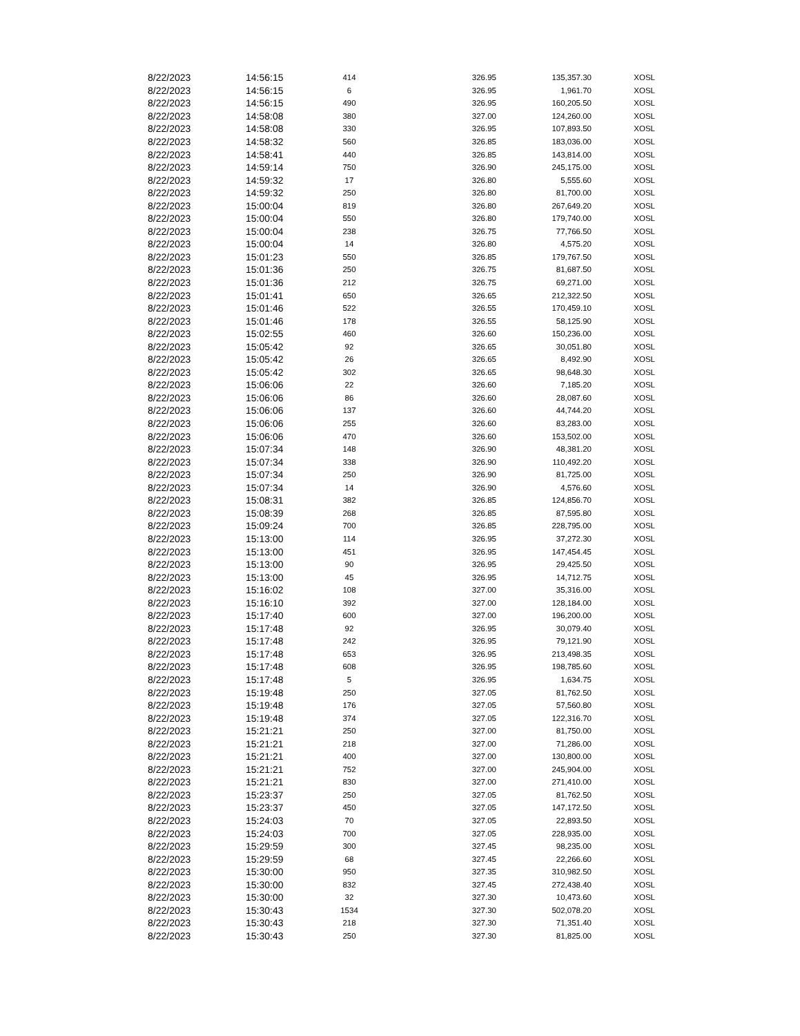| 8/22/2023 | 14:56:15 | 414 | 326.95 | 135,357.30 | XOSL |
| 8/22/2023 | 14:56:15 | 6 | 326.95 | 1,961.70 | XOSL |
| 8/22/2023 | 14:56:15 | 490 | 326.95 | 160,205.50 | XOSL |
| 8/22/2023 | 14:58:08 | 380 | 327.00 | 124,260.00 | XOSL |
| 8/22/2023 | 14:58:08 | 330 | 326.95 | 107,893.50 | XOSL |
| 8/22/2023 | 14:58:32 | 560 | 326.85 | 183,036.00 | XOSL |
| 8/22/2023 | 14:58:41 | 440 | 326.85 | 143,814.00 | XOSL |
| 8/22/2023 | 14:59:14 | 750 | 326.90 | 245,175.00 | XOSL |
| 8/22/2023 | 14:59:32 | 17 | 326.80 | 5,555.60 | XOSL |
| 8/22/2023 | 14:59:32 | 250 | 326.80 | 81,700.00 | XOSL |
| 8/22/2023 | 15:00:04 | 819 | 326.80 | 267,649.20 | XOSL |
| 8/22/2023 | 15:00:04 | 550 | 326.80 | 179,740.00 | XOSL |
| 8/22/2023 | 15:00:04 | 238 | 326.75 | 77,766.50 | XOSL |
| 8/22/2023 | 15:00:04 | 14 | 326.80 | 4,575.20 | XOSL |
| 8/22/2023 | 15:01:23 | 550 | 326.85 | 179,767.50 | XOSL |
| 8/22/2023 | 15:01:36 | 250 | 326.75 | 81,687.50 | XOSL |
| 8/22/2023 | 15:01:36 | 212 | 326.75 | 69,271.00 | XOSL |
| 8/22/2023 | 15:01:41 | 650 | 326.65 | 212,322.50 | XOSL |
| 8/22/2023 | 15:01:46 | 522 | 326.55 | 170,459.10 | XOSL |
| 8/22/2023 | 15:01:46 | 178 | 326.55 | 58,125.90 | XOSL |
| 8/22/2023 | 15:02:55 | 460 | 326.60 | 150,236.00 | XOSL |
| 8/22/2023 | 15:05:42 | 92 | 326.65 | 30,051.80 | XOSL |
| 8/22/2023 | 15:05:42 | 26 | 326.65 | 8,492.90 | XOSL |
| 8/22/2023 | 15:05:42 | 302 | 326.65 | 98,648.30 | XOSL |
| 8/22/2023 | 15:06:06 | 22 | 326.60 | 7,185.20 | XOSL |
| 8/22/2023 | 15:06:06 | 86 | 326.60 | 28,087.60 | XOSL |
| 8/22/2023 | 15:06:06 | 137 | 326.60 | 44,744.20 | XOSL |
| 8/22/2023 | 15:06:06 | 255 | 326.60 | 83,283.00 | XOSL |
| 8/22/2023 | 15:06:06 | 470 | 326.60 | 153,502.00 | XOSL |
| 8/22/2023 | 15:07:34 | 148 | 326.90 | 48,381.20 | XOSL |
| 8/22/2023 | 15:07:34 | 338 | 326.90 | 110,492.20 | XOSL |
| 8/22/2023 | 15:07:34 | 250 | 326.90 | 81,725.00 | XOSL |
| 8/22/2023 | 15:07:34 | 14 | 326.90 | 4,576.60 | XOSL |
| 8/22/2023 | 15:08:31 | 382 | 326.85 | 124,856.70 | XOSL |
| 8/22/2023 | 15:08:39 | 268 | 326.85 | 87,595.80 | XOSL |
| 8/22/2023 | 15:09:24 | 700 | 326.85 | 228,795.00 | XOSL |
| 8/22/2023 | 15:13:00 | 114 | 326.95 | 37,272.30 | XOSL |
| 8/22/2023 | 15:13:00 | 451 | 326.95 | 147,454.45 | XOSL |
| 8/22/2023 | 15:13:00 | 90 | 326.95 | 29,425.50 | XOSL |
| 8/22/2023 | 15:13:00 | 45 | 326.95 | 14,712.75 | XOSL |
| 8/22/2023 | 15:16:02 | 108 | 327.00 | 35,316.00 | XOSL |
| 8/22/2023 | 15:16:10 | 392 | 327.00 | 128,184.00 | XOSL |
| 8/22/2023 | 15:17:40 | 600 | 327.00 | 196,200.00 | XOSL |
| 8/22/2023 | 15:17:48 | 92 | 326.95 | 30,079.40 | XOSL |
| 8/22/2023 | 15:17:48 | 242 | 326.95 | 79,121.90 | XOSL |
| 8/22/2023 | 15:17:48 | 653 | 326.95 | 213,498.35 | XOSL |
| 8/22/2023 | 15:17:48 | 608 | 326.95 | 198,785.60 | XOSL |
| 8/22/2023 | 15:17:48 | 5 | 326.95 | 1,634.75 | XOSL |
| 8/22/2023 | 15:19:48 | 250 | 327.05 | 81,762.50 | XOSL |
| 8/22/2023 | 15:19:48 | 176 | 327.05 | 57,560.80 | XOSL |
| 8/22/2023 | 15:19:48 | 374 | 327.05 | 122,316.70 | XOSL |
| 8/22/2023 | 15:21:21 | 250 | 327.00 | 81,750.00 | XOSL |
| 8/22/2023 | 15:21:21 | 218 | 327.00 | 71,286.00 | XOSL |
| 8/22/2023 | 15:21:21 | 400 | 327.00 | 130,800.00 | XOSL |
| 8/22/2023 | 15:21:21 | 752 | 327.00 | 245,904.00 | XOSL |
| 8/22/2023 | 15:21:21 | 830 | 327.00 | 271,410.00 | XOSL |
| 8/22/2023 | 15:23:37 | 250 | 327.05 | 81,762.50 | XOSL |
| 8/22/2023 | 15:23:37 | 450 | 327.05 | 147,172.50 | XOSL |
| 8/22/2023 | 15:24:03 | 70 | 327.05 | 22,893.50 | XOSL |
| 8/22/2023 | 15:24:03 | 700 | 327.05 | 228,935.00 | XOSL |
| 8/22/2023 | 15:29:59 | 300 | 327.45 | 98,235.00 | XOSL |
| 8/22/2023 | 15:29:59 | 68 | 327.45 | 22,266.60 | XOSL |
| 8/22/2023 | 15:30:00 | 950 | 327.35 | 310,982.50 | XOSL |
| 8/22/2023 | 15:30:00 | 832 | 327.45 | 272,438.40 | XOSL |
| 8/22/2023 | 15:30:00 | 32 | 327.30 | 10,473.60 | XOSL |
| 8/22/2023 | 15:30:43 | 1534 | 327.30 | 502,078.20 | XOSL |
| 8/22/2023 | 15:30:43 | 218 | 327.30 | 71,351.40 | XOSL |
| 8/22/2023 | 15:30:43 | 250 | 327.30 | 81,825.00 | XOSL |